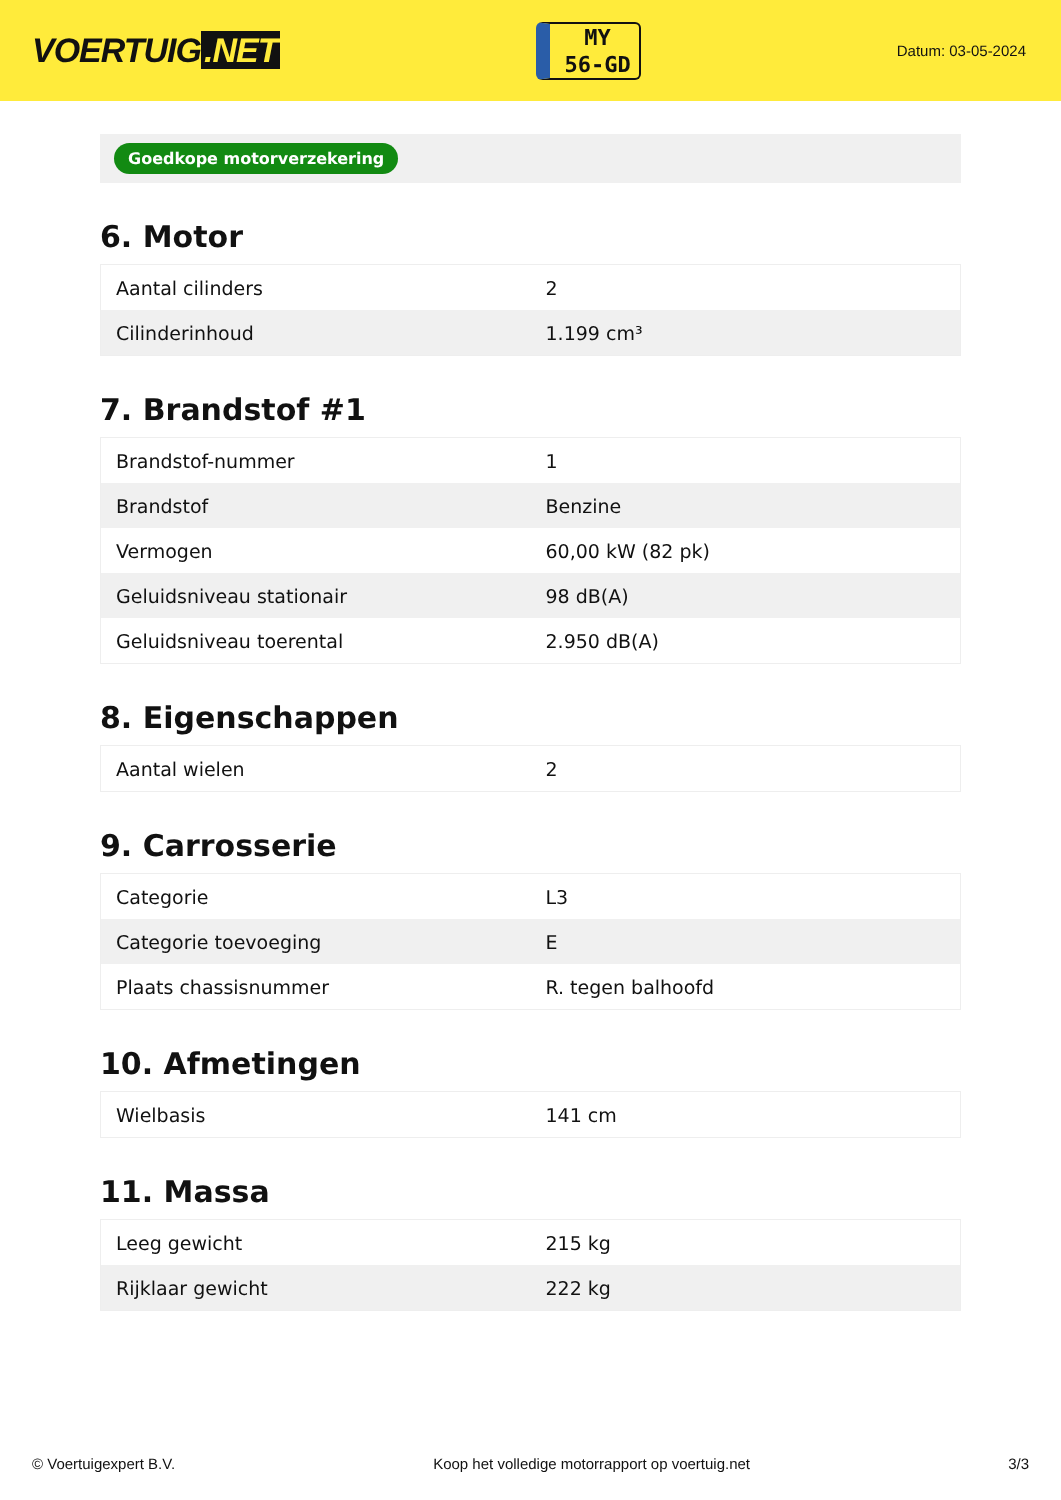VOERTUIG.NET
MY
56-GD
Datum: 03-05-2024
Goedkope motorverzekering
6. Motor
| Aantal cilinders | 2 |
| Cilinderinhoud | 1.199 cm³ |
7. Brandstof #1
| Brandstof-nummer | 1 |
| Brandstof | Benzine |
| Vermogen | 60,00 kW (82 pk) |
| Geluidsniveau stationair | 98 dB(A) |
| Geluidsniveau toerental | 2.950 dB(A) |
8. Eigenschappen
| Aantal wielen | 2 |
9. Carrosserie
| Categorie | L3 |
| Categorie toevoeging | E |
| Plaats chassisnummer | R. tegen balhoofd |
10. Afmetingen
| Wielbasis | 141 cm |
11. Massa
| Leeg gewicht | 215 kg |
| Rijklaar gewicht | 222 kg |
© Voertuigexpert B.V. Koop het volledige motorrapport op voertuig.net 3/3